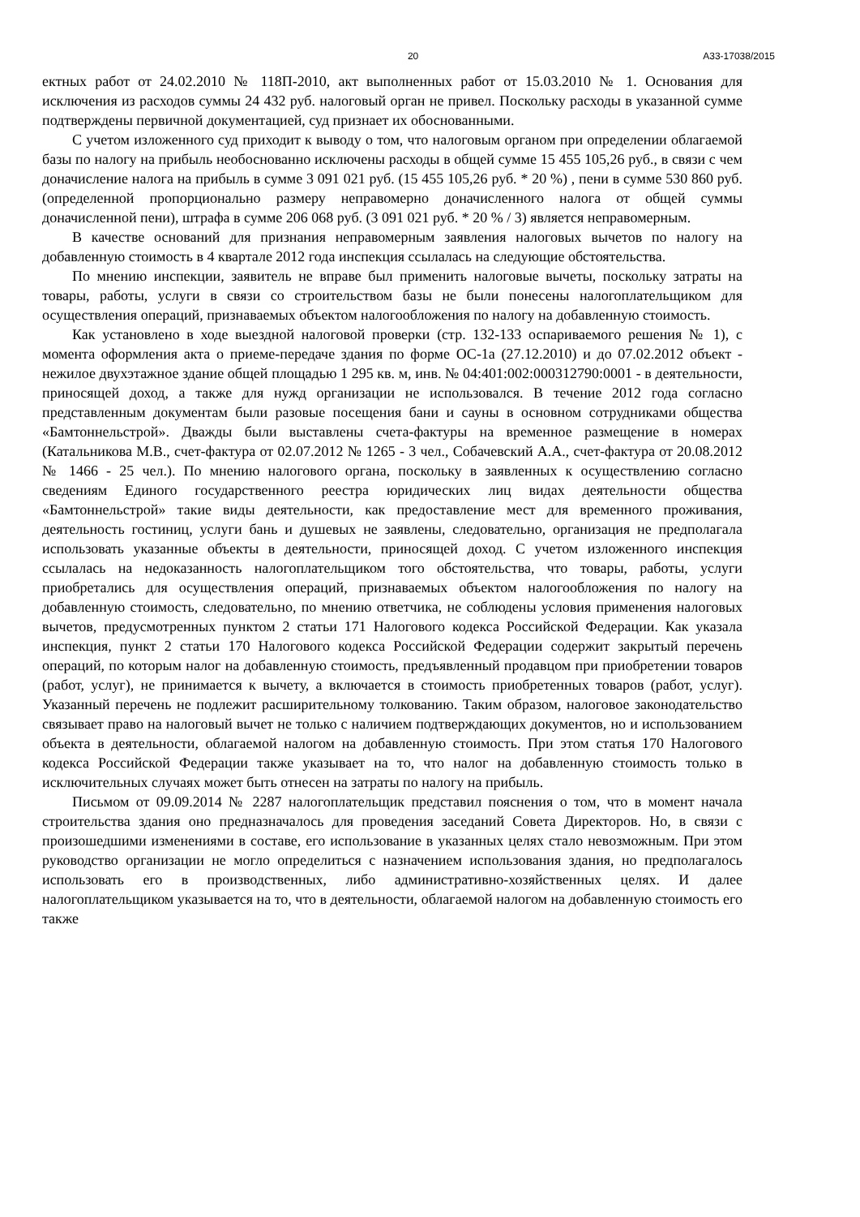20 А33-17038/2015
ектных работ от 24.02.2010 № 118П-2010, акт выполненных работ от 15.03.2010 № 1. Основания для исключения из расходов суммы 24 432 руб. налоговый орган не привел. Поскольку расходы в указанной сумме подтверждены первичной документацией, суд признает их обоснованными.
С учетом изложенного суд приходит к выводу о том, что налоговым органом при определении облагаемой базы по налогу на прибыль необоснованно исключены расходы в общей сумме 15 455 105,26 руб., в связи с чем доначисление налога на прибыль в сумме 3 091 021 руб. (15 455 105,26 руб. * 20 %) , пени в сумме 530 860 руб. (определенной пропорционально размеру неправомерно доначисленного налога от общей суммы доначисленной пени), штрафа в сумме 206 068 руб. (3 091 021 руб. * 20 % / 3) является неправомерным.
В качестве оснований для признания неправомерным заявления налоговых вычетов по налогу на добавленную стоимость в 4 квартале 2012 года инспекция ссылалась на следующие обстоятельства.
По мнению инспекции, заявитель не вправе был применить налоговые вычеты, поскольку затраты на товары, работы, услуги в связи со строительством базы не были понесены налогоплательщиком для осуществления операций, признаваемых объектом налогообложения по налогу на добавленную стоимость.
Как установлено в ходе выездной налоговой проверки (стр. 132-133 оспариваемого решения № 1), с момента оформления акта о приеме-передаче здания по форме ОС-1а (27.12.2010) и до 07.02.2012 объект - нежилое двухэтажное здание общей площадью 1 295 кв. м, инв. № 04:401:002:000312790:0001 - в деятельности, приносящей доход, а также для нужд организации не использовался. В течение 2012 года согласно представленным документам были разовые посещения бани и сауны в основном сотрудниками общества «Бамтоннельстрой». Дважды были выставлены счета-фактуры на временное размещение в номерах (Катальникова М.В., счет-фактура от 02.07.2012 № 1265 - 3 чел., Собачевский А.А., счет-фактура от 20.08.2012 № 1466 - 25 чел.). По мнению налогового органа, поскольку в заявленных к осуществлению согласно сведениям Единого государственного реестра юридических лиц видах деятельности общества «Бамтоннельстрой» такие виды деятельности, как предоставление мест для временного проживания, деятельность гостиниц, услуги бань и душевых не заявлены, следовательно, организация не предполагала использовать указанные объекты в деятельности, приносящей доход. С учетом изложенного инспекция ссылалась на недоказанность налогоплательщиком того обстоятельства, что товары, работы, услуги приобретались для осуществления операций, признаваемых объектом налогообложения по налогу на добавленную стоимость, следовательно, по мнению ответчика, не соблюдены условия применения налоговых вычетов, предусмотренных пунктом 2 статьи 171 Налогового кодекса Российской Федерации. Как указала инспекция, пункт 2 статьи 170 Налогового кодекса Российской Федерации содержит закрытый перечень операций, по которым налог на добавленную стоимость, предъявленный продавцом при приобретении товаров (работ, услуг), не принимается к вычету, а включается в стоимость приобретенных товаров (работ, услуг). Указанный перечень не подлежит расширительному толкованию. Таким образом, налоговое законодательство связывает право на налоговый вычет не только с наличием подтверждающих документов, но и использованием объекта в деятельности, облагаемой налогом на добавленную стоимость. При этом статья 170 Налогового кодекса Российской Федерации также указывает на то, что налог на добавленную стоимость только в исключительных случаях может быть отнесен на затраты по налогу на прибыль.
Письмом от 09.09.2014 № 2287 налогоплательщик представил пояснения о том, что в момент начала строительства здания оно предназначалось для проведения заседаний Совета Директоров. Но, в связи с произошедшими изменениями в составе, его использование в указанных целях стало невозможным. При этом руководство организации не могло определиться с назначением использования здания, но предполагалось использовать его в производственных, либо административно-хозяйственных целях. И далее налогоплательщиком указывается на то, что в деятельности, облагаемой налогом на добавленную стоимость его также